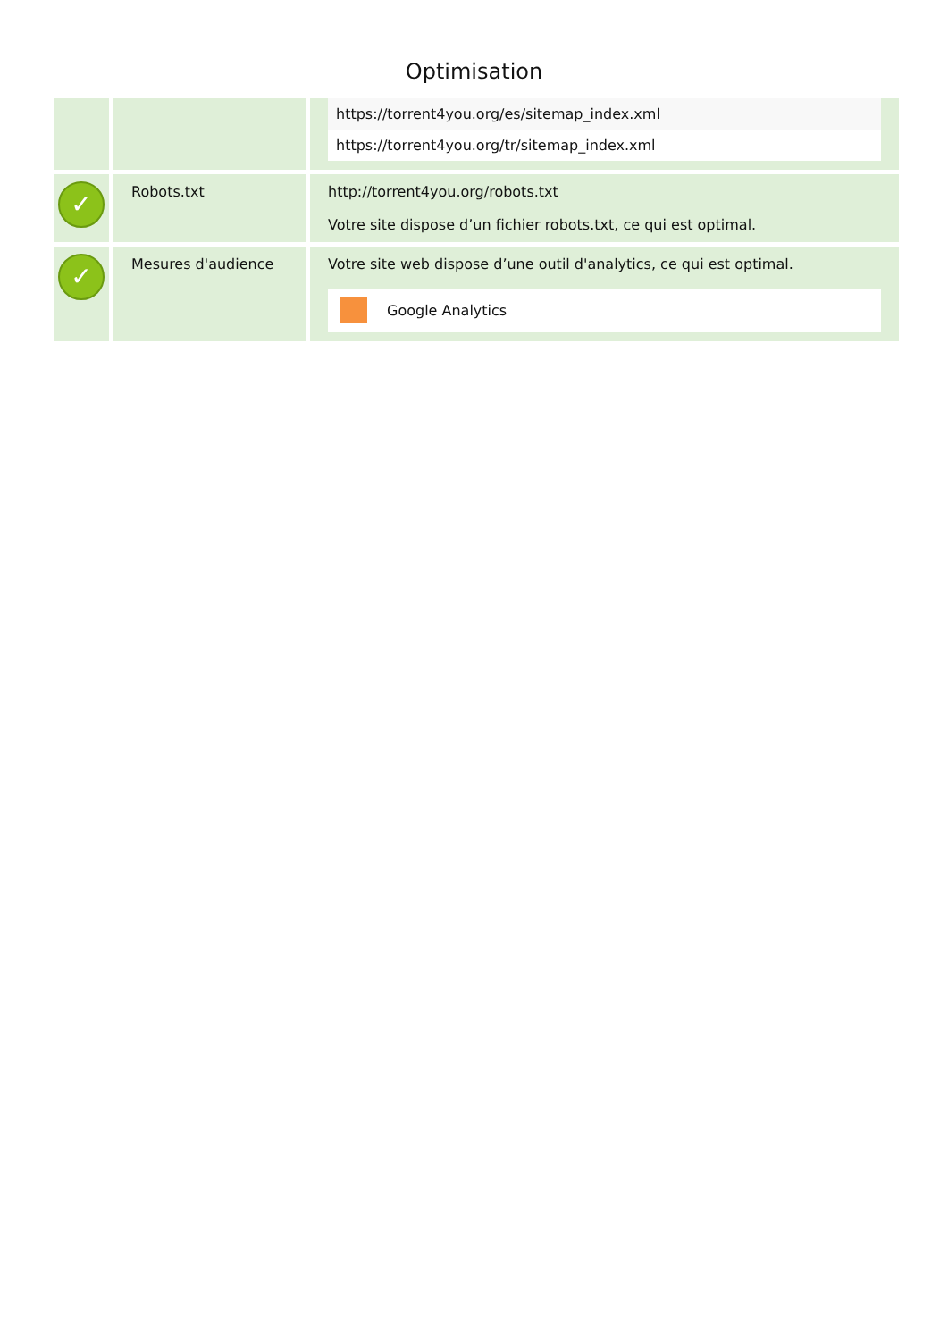Optimisation
| | | https://torrent4you.org/es/sitemap_index.xml https://torrent4you.org/tr/sitemap_index.xml |
| ✓ | Robots.txt | http://torrent4you.org/robots.txt Votre site dispose d’un fichier robots.txt, ce qui est optimal. |
| ✓ | Mesures d'audience | Votre site web dispose d’une outil d'analytics, ce qui est optimal. Google Analytics |